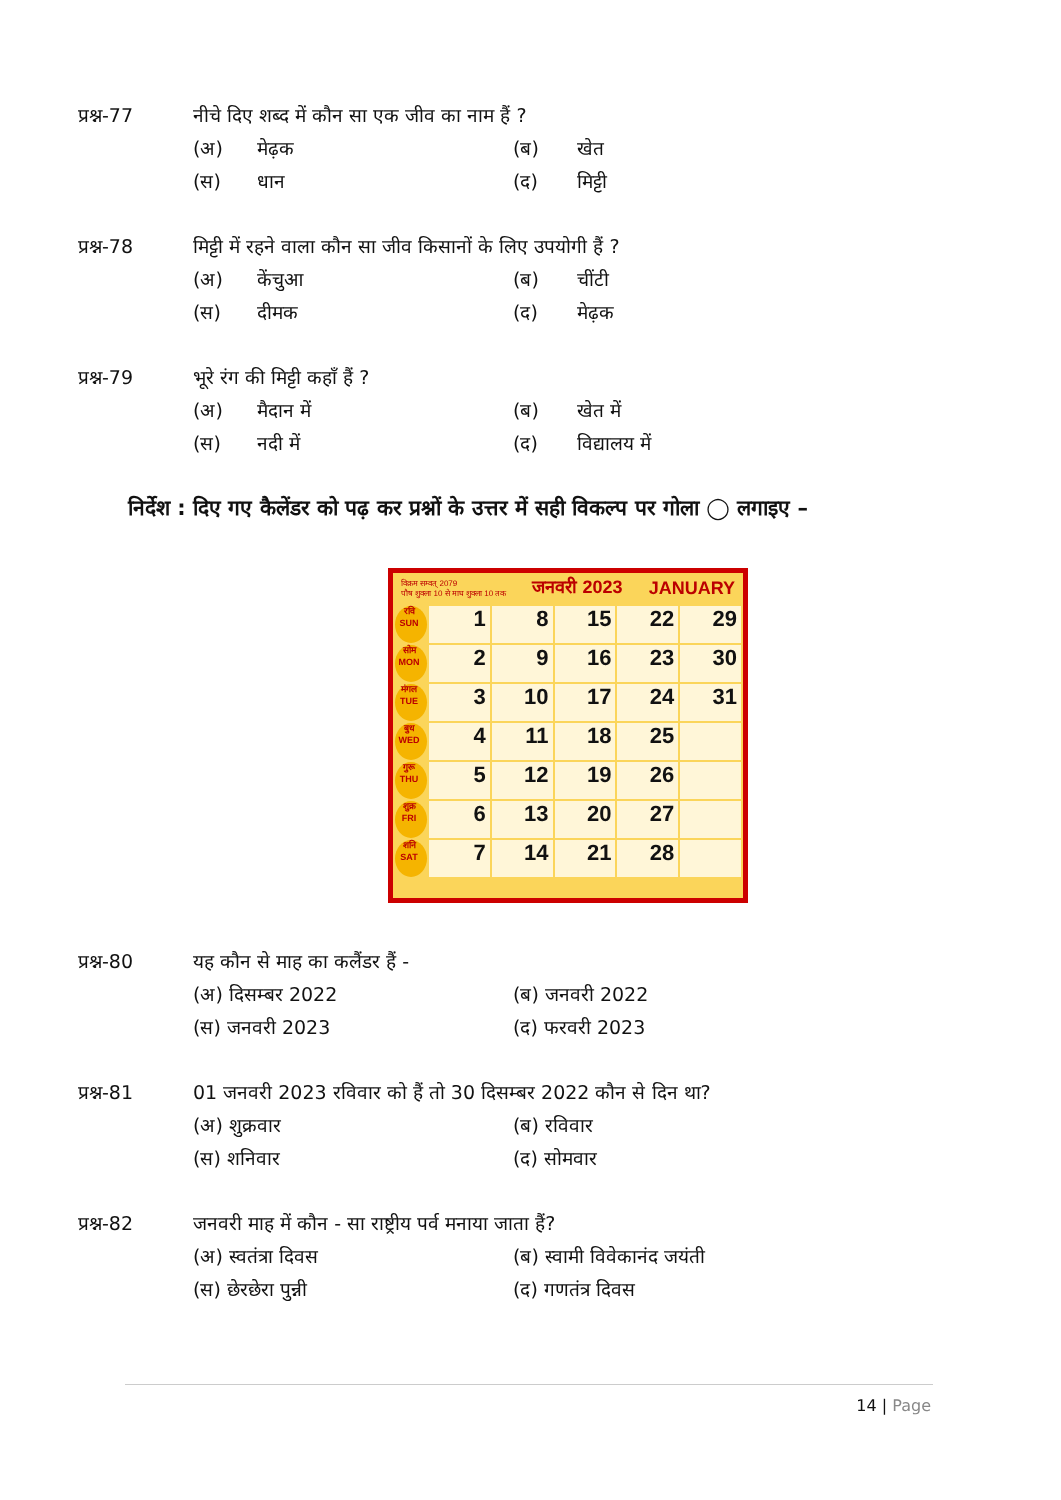प्रश्न-77 नीचे दिए शब्द में कौन सा एक जीव का नाम हैं ?
(अ) मेढ़क (ब) खेत
(स) धान (द) मिट्टी
प्रश्न-78 मिट्टी में रहने वाला कौन सा जीव किसानों के लिए उपयोगी हैं ?
(अ) केंचुआ (ब) चींटी
(स) दीमक (द) मेढ़क
प्रश्न-79 भूरे रंग की मिट्टी कहाँ हैं ?
(अ) मैदान में (ब) खेत में
(स) नदी में (द) विद्यालय में
निर्देश : दिए गए कैलेंडर को पढ़ कर प्रश्नों के उत्तर में सही विकल्प पर गोला ◯ लगाइए –
विक्रम सम्वत् 2079
पौष शुक्ला 10 से माघ शुक्ला 10 तक जनवरी 2023 JANUARY
रवि SUN
1
8
15
22
29
सोम MON
2
9
16
23
30
मंगल TUE
3
10
17
24
31
बुध WED
4
11
18
25
गुरू THU
5
12
19
26
शुक्र FRI
6
13
20
27
शनि SAT
7
14
21
28
प्रश्न-80 यह कौन से माह का कलैंडर हैं -
(अ) दिसम्बर 2022 (ब) जनवरी 2022
(स) जनवरी 2023 (द) फरवरी 2023
प्रश्न-81 01 जनवरी 2023 रविवार को हैं तो 30 दिसम्बर 2022 कौन से दिन था?
(अ) शुक्रवार (ब) रविवार
(स) शनिवार (द) सोमवार
प्रश्न-82 जनवरी माह में कौन - सा राष्ट्रीय पर्व मनाया जाता हैं?
(अ) स्वतंत्रा दिवस (ब) स्वामी विवेकानंद जयंती
(स) छेरछेरा पुन्नी (द) गणतंत्र दिवस
14 | Page